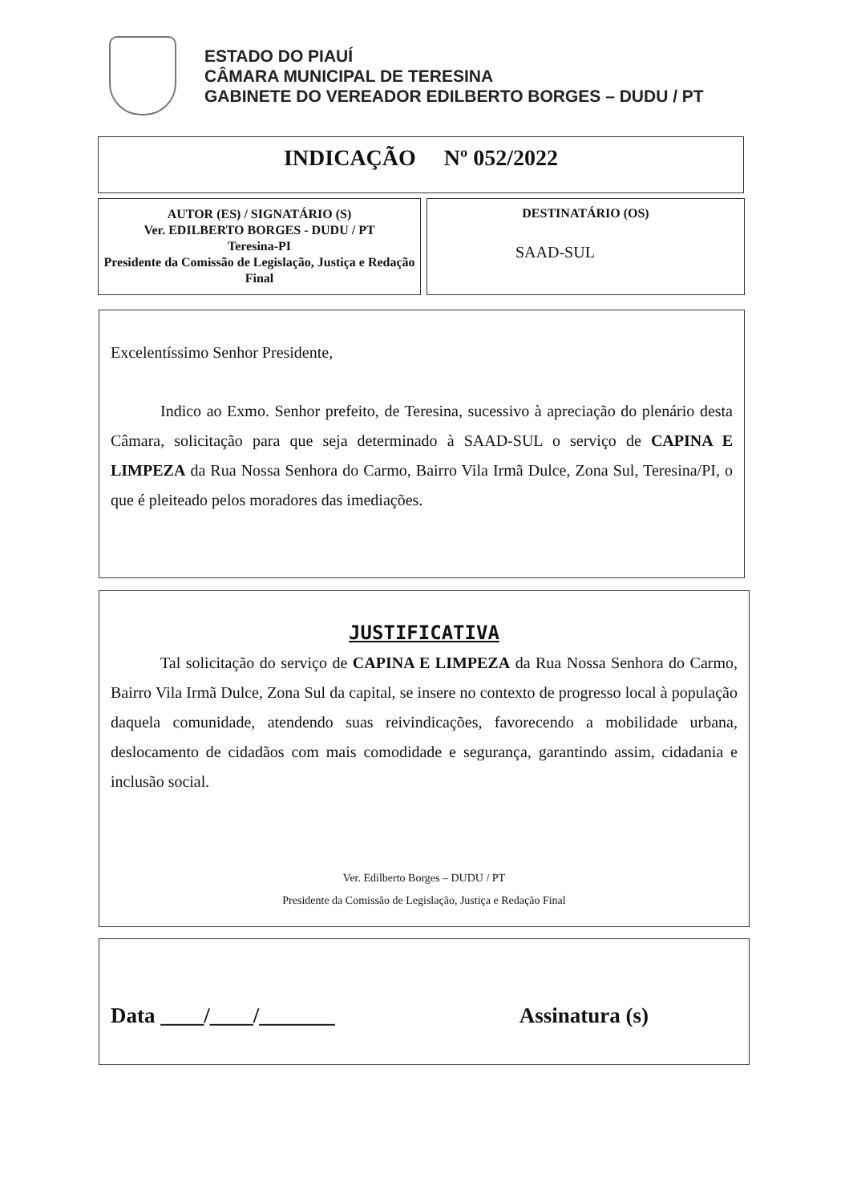ESTADO DO PIAUÍ
CÂMARA MUNICIPAL DE TERESINA
GABINETE DO VEREADOR EDILBERTO BORGES – DUDU / PT
INDICAÇÃO Nº 052/2022
AUTOR (ES) / SIGNATÁRIO (S)
Ver. EDILBERTO BORGES - DUDU / PT
Teresina-PI
Presidente da Comissão de Legislação, Justiça e Redação Final
DESTINATÁRIO (OS)
SAAD-SUL
Excelentíssimo Senhor Presidente,
Indico ao Exmo. Senhor prefeito, de Teresina, sucessivo à apreciação do plenário desta Câmara, solicitação para que seja determinado à SAAD-SUL o serviço de CAPINA E LIMPEZA da Rua Nossa Senhora do Carmo, Bairro Vila Irmã Dulce, Zona Sul, Teresina/PI, o que é pleiteado pelos moradores das imediações.
JUSTIFICATIVA
Tal solicitação do serviço de CAPINA E LIMPEZA da Rua Nossa Senhora do Carmo, Bairro Vila Irmã Dulce, Zona Sul da capital, se insere no contexto de progresso local à população daquela comunidade, atendendo suas reivindicações, favorecendo a mobilidade urbana, deslocamento de cidadãos com mais comodidade e segurança, garantindo assim, cidadania e inclusão social.
Ver. Edilberto Borges – DUDU / PT
Presidente da Comissão de Legislação, Justiça e Redação Final
Data ____/____/_______ Assinatura (s)